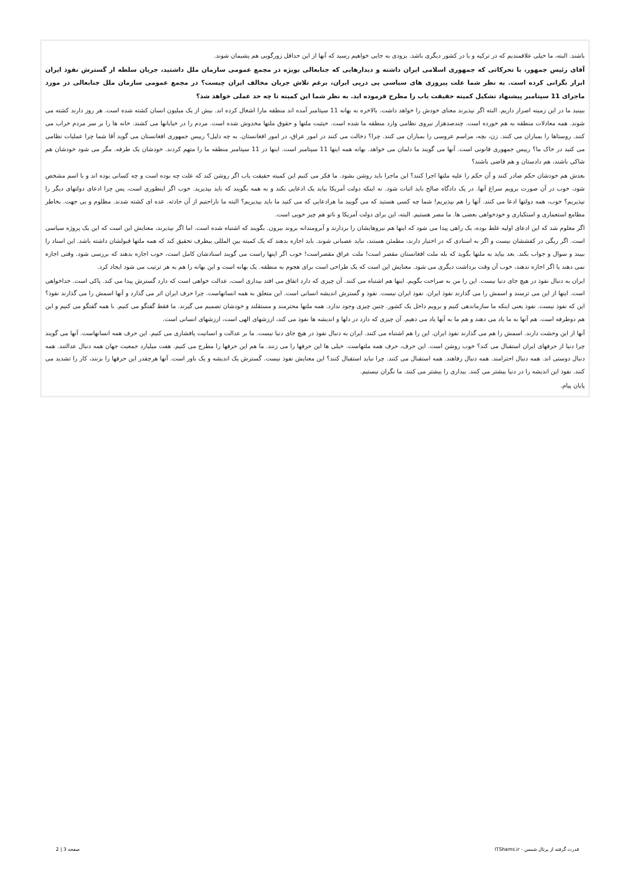باشند. البته، ما خیلی علاقمندیم که در ترکیه و یا در کشور دیگری باشد. بزودی به جایی خواهیم رسید که آنها از این حداقل زورگویی هم پشیمان شوند.
آقای رئیس جمهور، با تحرکاتی که جمهوری اسلامی ایران داشته و دیدارهایی که جنابعالی بویژه در مجمع عمومی سازمان ملل داشتید، جریان سلطه از گسترش نفوذ ایران ابراز نگرانی کرده است. به نظر شما علت پیروزی های سیاسی پی درپی ایران، برغم تلاش جریان مخالف ایران چیست؟ در مجمع عمومی سازمان ملل جنابعالی در مورد ماجرای 11 سپتامبر پیشنهاد تشکیل کمیته حقیقت یاب را مطرح فرموده اید. به نظر شما این کمیته تا چه حد عملی خواهد شد؟
ببینید ما در این زمینه اصرار داریم. البته اگر نپذیرند معنای خودش را خواهد داشت. بالاخره به بهانه 11 سپتامبر آمده اند منطقه مارا اشغال کرده اند. بیش از یک میلیون انسان کشته شده است. هر روز دارند کشته می شوند. همه معادلات منطقه به هم خورده است. چندصدهزار نیروی نظامی وارد منطقه ما شده است. حیثیت ملتها و حقوق ملتها مخدوش شده است. مردم را در خیابانها می کشند. خانه ها را بر سر مردم خراب می کنند. روستاها را بمباران می کنند. زن، بچه، مراسم عروسی را بمباران می کنند. چرا؟ دخالت می کنند در امور عراق، در امور افغانستان. به چه دلیل؟ رییس جمهوری افغانستان می گوید آقا شما چرا عملیات نظامی می کنید در خاک ما؟ رییس جمهوری قانونی است. آنها می گویند ما دلمان می خواهد. بهانه همه اینها 11 سپتامبر است. اینها در 11 سپتامبر منطقه ما را متهم کردند. خودشان یک طرفه. مگر می شود خودشان هم شاکی باشند، هم دادستان و هم قاضی باشند؟
بعدش هم خودشان حکم صادر کنند و آن حکم را علیه ملتها اجرا کنند؟ این ماجرا باید روشن بشود. ما فکر می کنیم این کمیته حقیقت یاب اگر روشن کند که علت چه بوده است و چه کسانی بوده اند و با اسم مشخص شود، خوب در آن صورت برویم سراغ آنها. در یک دادگاه صالح باید اثبات شود. نه اینکه دولت آمریکا بیاید یک ادعایی بکند و به همه بگویند که باید بپذیرید. خوب اگر اینطوری است، پس چرا ادعای دولتهای دیگر را نپذیریم؟ خوب، همه دولتها ادعا می کنند. آنها را هم بپذیریم! شما چه کسی هستید که می گویید ما هرادعایی که می کنید ما باید بپذیریم؟ البته ما ناراحتیم از آن حادثه. عده ای کشته شدند. مظلوم و بی جهت. بخاطر مطامع استعماری و استکباری و خودخواهی بعضی ها. ما مصر هستیم. البته، این برای دولت آمریکا و ناتو هم چیز خوبی است.
اگر معلوم شد که این ادعای اولیه غلط بوده، یک راهی پیدا می شود که اینها هم نیروهایشان را بردارند و آبرومندانه بروند بیرون. بگویند که اشتباه شده است. اما اگر نپذیرند، معنایش این است که این یک پروژه سیاسی است. اگر ریگی در کفششان نیست و اگر به اسنادی که در اختیار دارند، مطمئن هستند، نباید عصبانی شوند. باید اجازه بدهند که یک کمیته بین المللی بیطرف تحقیق کند که همه ملتها قبولشان داشته باشد. این اسناد را ببیند و سوال و جواب بکند. بعد بیاید به ملتها بگوید که بله ملت افغانستان مقصر است! ملت عراق مقصراست! خوب اگر اینها راست می گویند اسنادشان کامل است، خوب اجازه بدهند که بررسی شود. وقتی اجازه نمی دهند یا اگر اجازه ندهند، خوب آن وقت برداشت دیگری می شود. معنایش این است که یک طراحی است برای هجوم به منطقه. یک بهانه است و این بهانه را هم به هر ترتیب می شود ایجاد کرد.
ایران به دنبال نفوذ در هیچ جای دنیا نیست. این را من به صراحت بگویم. اینها هم اشتباه می کنند. آن چیزی که دارد اتفاق می افتد بیداری است، عدالت خواهی است که دارد گسترش پیدا می کند. پاکی است. خداخواهی است. اینها از این می ترسند و اسمش را می گذارند نفوذ ایران. نفوذ ایران نیست. نفوذ و گسترش اندیشه انسانی است. این متعلق به همه انسانهاست. چرا حرف ایران اثر می گذارد و آنها اسمش را می گذارند نفوذ؟ این که نفوذ نیست. نفوذ یعنی اینکه ما سازماندهی کنیم و برویم داخل یک کشور. چنین چیزی وجود ندارد. همه ملتها محترمند و مستقلند و خودشان تصمیم می گیرند. ما فقط گفتگو می کنیم. با همه گفتگو می کنیم و این هم دوطرفه است. هم آنها به ما یاد می دهند و هم ما به آنها یاد می دهیم. آن چیزی که دارد در دلها و اندیشه ها نفوذ می کند، ارزشهای الهی است، ارزشهای انسانی است.
آنها از این وحشت دارند. اسمش را هم می گذارند نفوذ ایران. این را هم اشتباه می کنند. ایران به دنبال نفوذ در هیچ جای دنیا نیست. ما بر عدالت و انسانیت پافشاری می کنیم. این حرف همه انسانهاست. آنها می گویند چرا دنیا از حرفهای ایران استقبال می کند؟ خوب روشن است. این حرف، حرف همه ملتهاست. خیلی ها این حرفها را می زنند. ما هم این حرفها را مطرح می کنیم. هفت میلیارد جمعیت جهان همه دنبال عدالتند. همه دنبال دوستی اند. همه دنبال احترامند. همه دنبال رفاهند. همه استقبال می کنند. چرا نباید استقبال کنند؟ این معنایش نفوذ نیست. گسترش یک اندیشه و یک باور است. آنها هرچقدر این حرفها را بزنند، کار را تشدید می کنند. نفوذ این اندیشه را در دنیا بیشتر می کنند. بیداری را بیشتر می کنند. ما نگران نیستیم.
پایان پیام.
قدرت گرفته از پرتال شمس - ITShams.ir صفحه 3 | 2